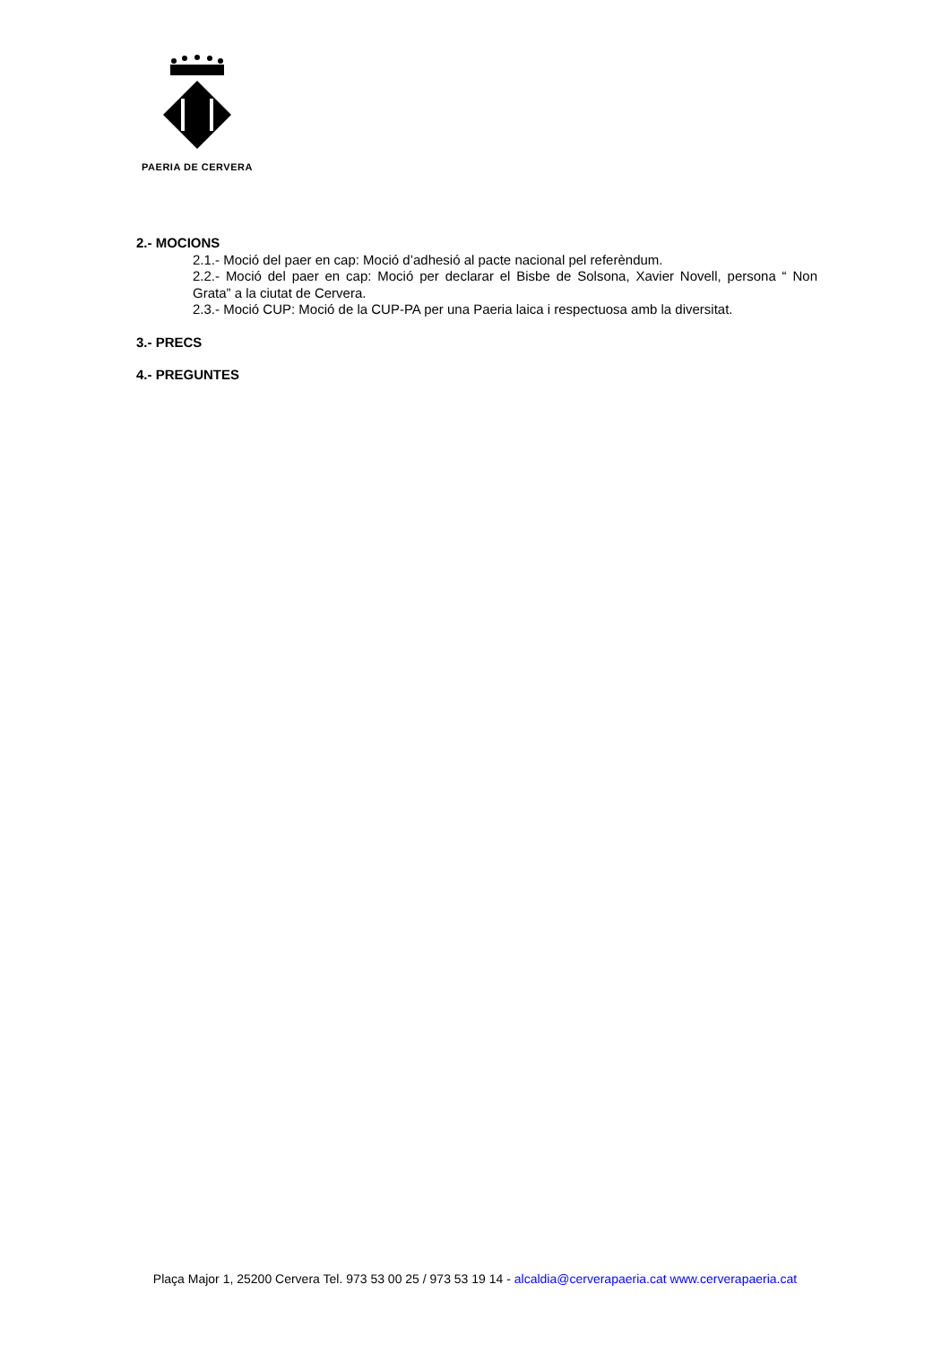PAERIA DE CERVERA
2.- MOCIONS
2.1.- Moció del paer en cap: Moció d’adhesió al pacte nacional pel referèndum.
2.2.- Moció del paer en cap: Moció per declarar el Bisbe de Solsona, Xavier Novell, persona “ Non Grata” a la ciutat de Cervera.
2.3.- Moció CUP: Moció de la CUP-PA per una Paeria laica i respectuosa amb la diversitat.
3.- PRECS
4.- PREGUNTES
Plaça Major 1, 25200 Cervera Tel. 973 53 00 25 / 973 53 19 14 - alcaldia@cerverapaeria.cat www.cerverapaeria.cat